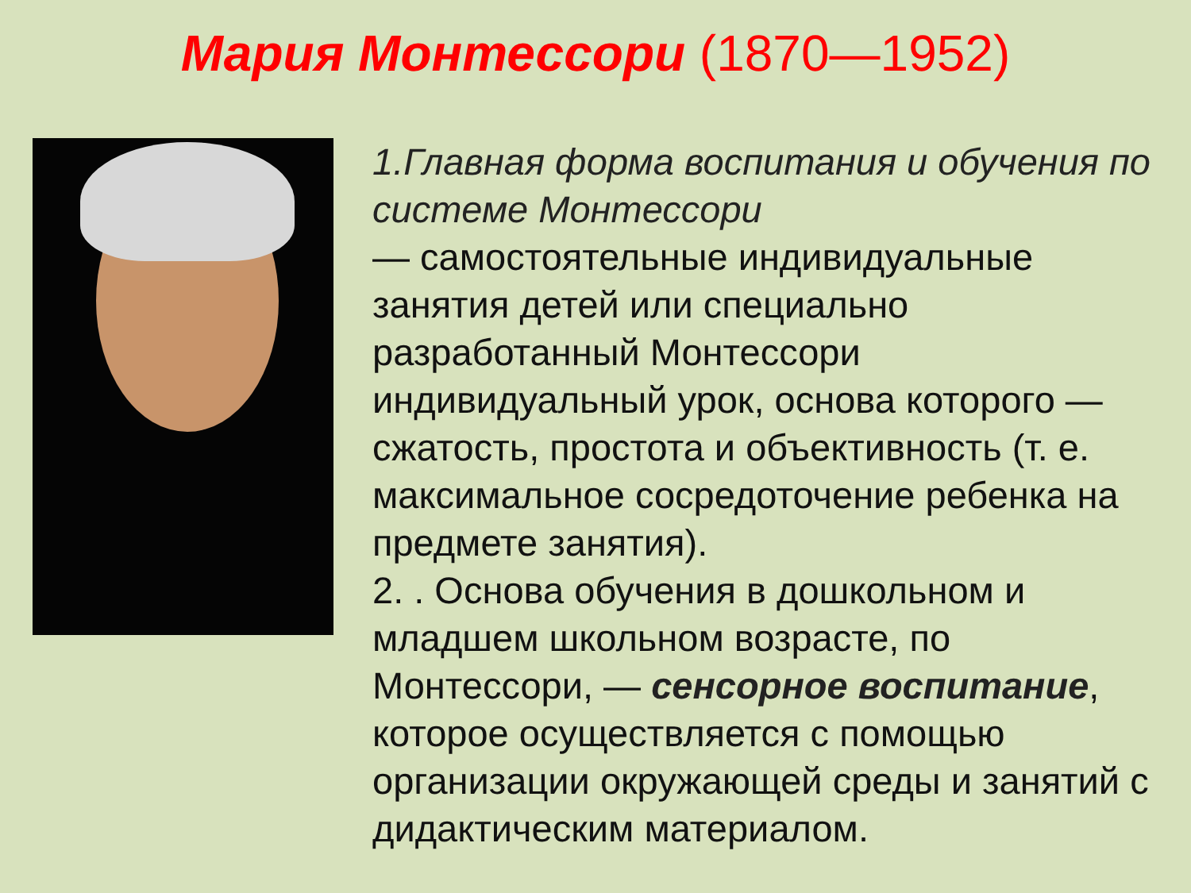Мария Монтессори (1870—1952)
1.Главная форма воспитания и обучения по системе Монтессори
— самостоятельные индивидуальные занятия детей или специально разработанный Монтессори индивидуальный урок, основа которого — сжатость, простота и объективность (т. е. максимальное сосредоточение ребенка на предмете занятия).
2. . Основа обучения в дошкольном и младшем школьном возрасте, по Монтессори, — сенсорное воспитание, которое осуществляется с помощью организации окружающей среды и занятий с дидактическим материалом.